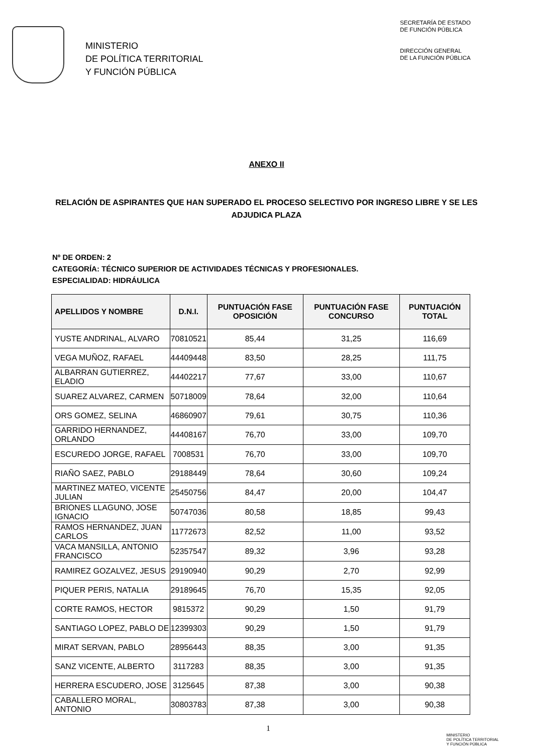MINISTERIO
DE POLÍTICA TERRITORIAL
Y FUNCIÓN PÚBLICA
SECRETARÍA DE ESTADO
DE FUNCIÓN PÚBLICA
DIRECCIÓN GENERAL
DE LA FUNCIÓN PÚBLICA
ANEXO II
RELACIÓN DE ASPIRANTES QUE HAN SUPERADO EL PROCESO SELECTIVO POR INGRESO LIBRE Y SE LES ADJUDICA PLAZA
Nº DE ORDEN: 2
CATEGORÍA: TÉCNICO SUPERIOR DE ACTIVIDADES TÉCNICAS Y PROFESIONALES.
ESPECIALIDAD: HIDRÁULICA
| APELLIDOS Y NOMBRE | D.N.I. | PUNTUACIÓN FASE OPOSICIÓN | PUNTUACIÓN FASE CONCURSO | PUNTUACIÓN TOTAL |
| --- | --- | --- | --- | --- |
| YUSTE ANDRINAL, ALVARO | 70810521 | 85,44 | 31,25 | 116,69 |
| VEGA MUÑOZ, RAFAEL | 44409448 | 83,50 | 28,25 | 111,75 |
| ALBARRAN GUTIERREZ, ELADIO | 44402217 | 77,67 | 33,00 | 110,67 |
| SUAREZ ALVAREZ, CARMEN | 50718009 | 78,64 | 32,00 | 110,64 |
| ORS GOMEZ, SELINA | 46860907 | 79,61 | 30,75 | 110,36 |
| GARRIDO HERNANDEZ, ORLANDO | 44408167 | 76,70 | 33,00 | 109,70 |
| ESCUREDO JORGE, RAFAEL | 7008531 | 76,70 | 33,00 | 109,70 |
| RIAÑO SAEZ, PABLO | 29188449 | 78,64 | 30,60 | 109,24 |
| MARTINEZ MATEO, VICENTE JULIAN | 25450756 | 84,47 | 20,00 | 104,47 |
| BRIONES LLAGUNO, JOSE IGNACIO | 50747036 | 80,58 | 18,85 | 99,43 |
| RAMOS HERNANDEZ, JUAN CARLOS | 11772673 | 82,52 | 11,00 | 93,52 |
| VACA MANSILLA, ANTONIO FRANCISCO | 52357547 | 89,32 | 3,96 | 93,28 |
| RAMIREZ GOZALVEZ, JESUS | 29190940 | 90,29 | 2,70 | 92,99 |
| PIQUER PERIS, NATALIA | 29189645 | 76,70 | 15,35 | 92,05 |
| CORTE RAMOS, HECTOR | 9815372 | 90,29 | 1,50 | 91,79 |
| SANTIAGO LOPEZ, PABLO DE | 12399303 | 90,29 | 1,50 | 91,79 |
| MIRAT SERVAN, PABLO | 28956443 | 88,35 | 3,00 | 91,35 |
| SANZ VICENTE, ALBERTO | 3117283 | 88,35 | 3,00 | 91,35 |
| HERRERA ESCUDERO, JOSE | 3125645 | 87,38 | 3,00 | 90,38 |
| CABALLERO MORAL, ANTONIO | 30803783 | 87,38 | 3,00 | 90,38 |
1
MINISTERIO
DE POLÍTICA TERRITORIAL
Y FUNCIÓN PÚBLICA